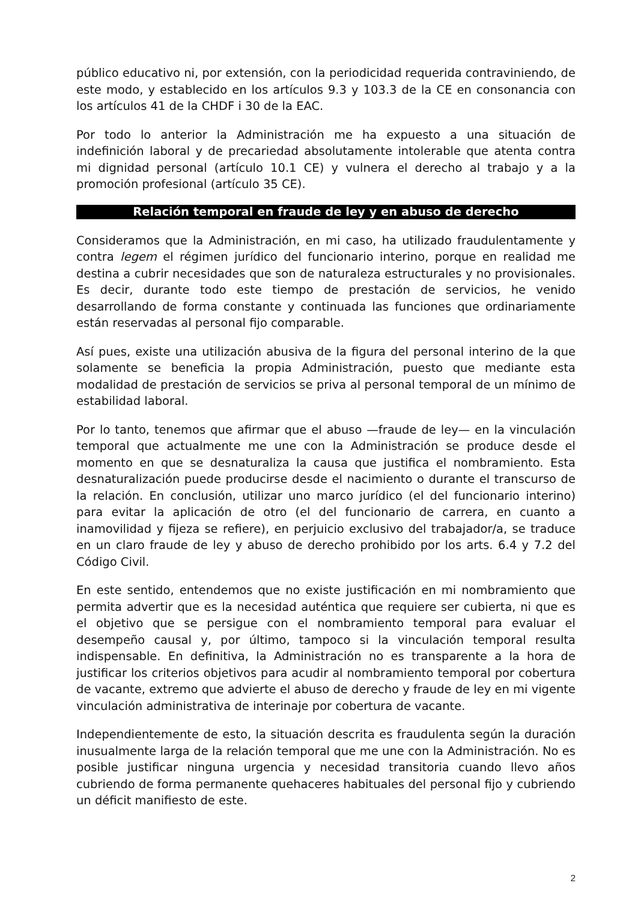público educativo ni, por extensión, con la periodicidad requerida contraviniendo, de este modo, y establecido en los artículos 9.3 y 103.3 de la CE en consonancia con los artículos 41 de la CHDF i 30 de la EAC.
Por todo lo anterior la Administración me ha expuesto a una situación de indefinición laboral y de precariedad absolutamente intolerable que atenta contra mi dignidad personal (artículo 10.1 CE) y vulnera el derecho al trabajo y a la promoción profesional (artículo 35 CE).
Relación temporal en fraude de ley y en abuso de derecho
Consideramos que la Administración, en mi caso, ha utilizado fraudulentamente y contra legem el régimen jurídico del funcionario interino, porque en realidad me destina a cubrir necesidades que son de naturaleza estructurales y no provisionales. Es decir, durante todo este tiempo de prestación de servicios, he venido desarrollando de forma constante y continuada las funciones que ordinariamente están reservadas al personal fijo comparable.
Así pues, existe una utilización abusiva de la figura del personal interino de la que solamente se beneficia la propia Administración, puesto que mediante esta modalidad de prestación de servicios se priva al personal temporal de un mínimo de estabilidad laboral.
Por lo tanto, tenemos que afirmar que el abuso —fraude de ley— en la vinculación temporal que actualmente me une con la Administración se produce desde el momento en que se desnaturaliza la causa que justifica el nombramiento. Esta desnaturalización puede producirse desde el nacimiento o durante el transcurso de la relación. En conclusión, utilizar uno marco jurídico (el del funcionario interino) para evitar la aplicación de otro (el del funcionario de carrera, en cuanto a inamovilidad y fijeza se refiere), en perjuicio exclusivo del trabajador/a, se traduce en un claro fraude de ley y abuso de derecho prohibido por los arts. 6.4 y 7.2 del Código Civil.
En este sentido, entendemos que no existe justificación en mi nombramiento que permita advertir que es la necesidad auténtica que requiere ser cubierta, ni que es el objetivo que se persigue con el nombramiento temporal para evaluar el desempeño causal y, por último, tampoco si la vinculación temporal resulta indispensable. En definitiva, la Administración no es transparente a la hora de justificar los criterios objetivos para acudir al nombramiento temporal por cobertura de vacante, extremo que advierte el abuso de derecho y fraude de ley en mi vigente vinculación administrativa de interinaje por cobertura de vacante.
Independientemente de esto, la situación descrita es fraudulenta según la duración inusualmente larga de la relación temporal que me une con la Administración. No es posible justificar ninguna urgencia y necesidad transitoria cuando llevo años cubriendo de forma permanente quehaceres habituales del personal fijo y cubriendo un déficit manifiesto de este.
2